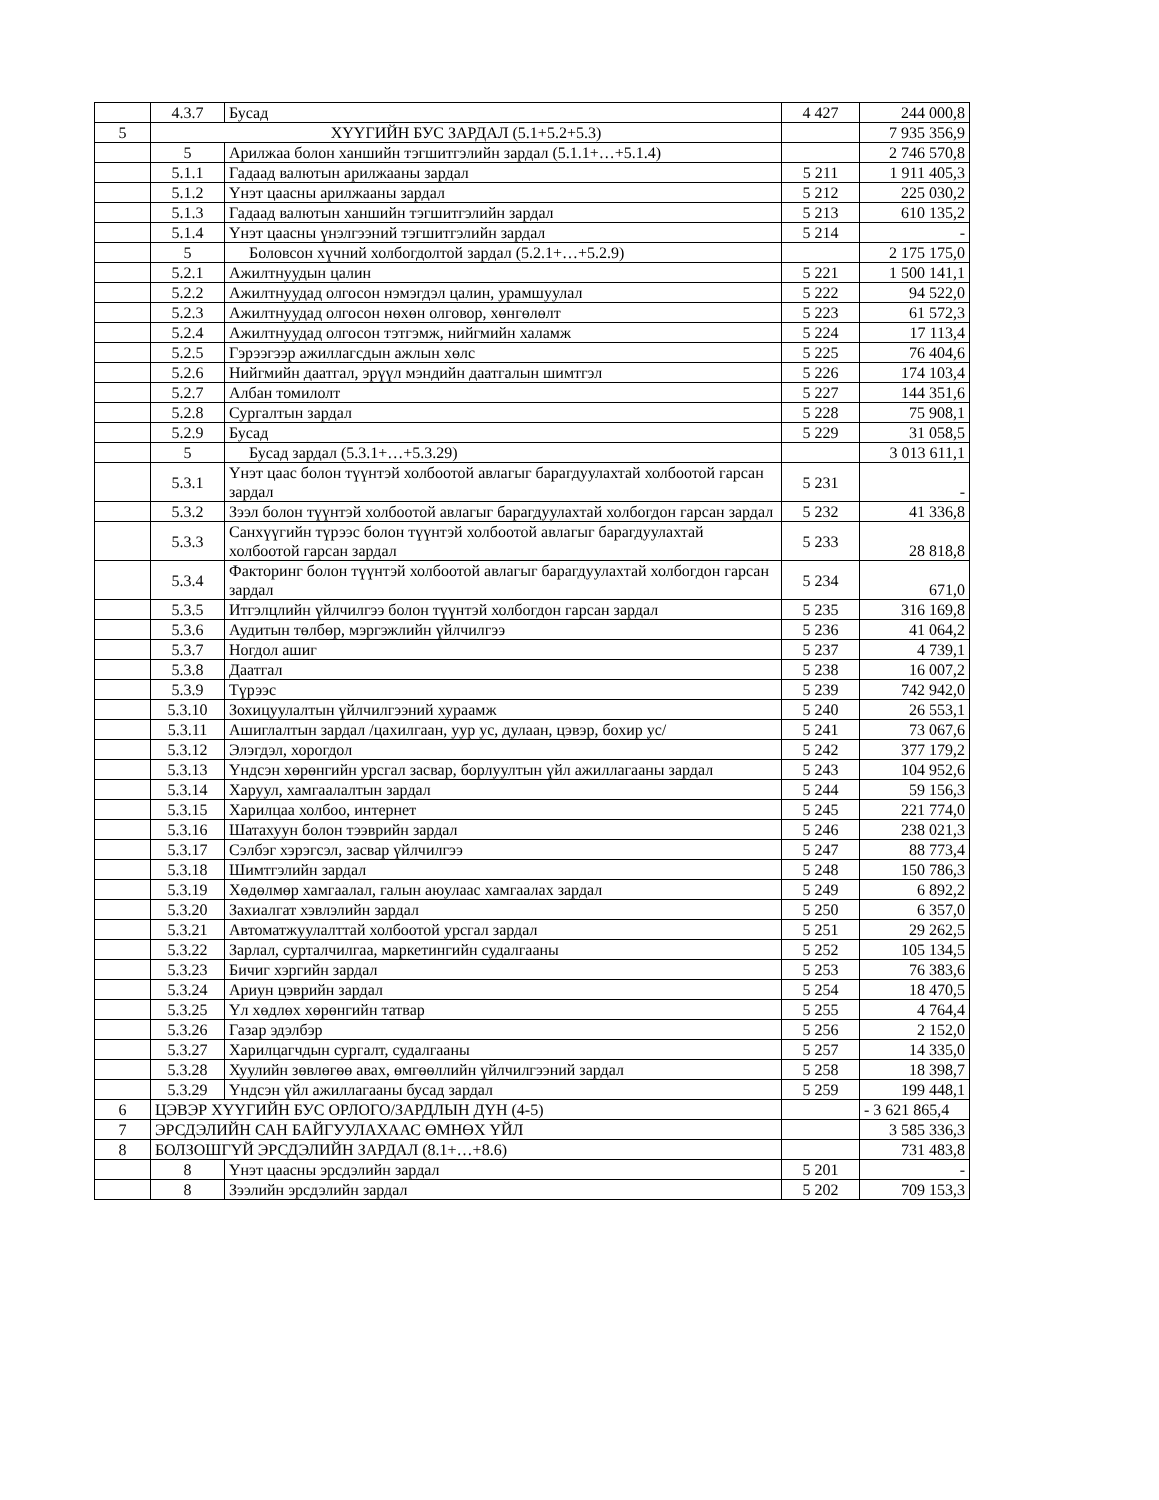| | 4.3.7 | Бусад | 4 427 | 244 000,8 |
| 5 | ХҮҮГИЙН БУС ЗАРДАЛ (5.1+5.2+5.3) | | | 7 935 356,9 |
| | 5 | Арилжаа болон ханшийн тэгшитгэлийн зардал (5.1.1+…+5.1.4) | | 2 746 570,8 |
| | 5.1.1 | Гадаад валютын арилжааны зардал | 5 211 | 1 911 405,3 |
| | 5.1.2 | Үнэт цаасны арилжааны зардал | 5 212 | 225 030,2 |
| | 5.1.3 | Гадаад валютын ханшийн тэгшитгэлийн зардал | 5 213 | 610 135,2 |
| | 5.1.4 | Үнэт цаасны үнэлгээний тэгшитгэлийн зардал | 5 214 | - |
| | 5 | Боловсон хүчний холбогдолтой зардал (5.2.1+…+5.2.9) | | 2 175 175,0 |
| | 5.2.1 | Ажилтнуудын цалин | 5 221 | 1 500 141,1 |
| | 5.2.2 | Ажилтнуудад олгосон нэмэгдэл цалин, урамшуулал | 5 222 | 94 522,0 |
| | 5.2.3 | Ажилтнуудад олгосон нөхөн олговор, хөнгөлөлт | 5 223 | 61 572,3 |
| | 5.2.4 | Ажилтнуудад олгосон тэтгэмж, нийгмийн халамж | 5 224 | 17 113,4 |
| | 5.2.5 | Гэрээгээр ажиллагсдын ажлын хөлс | 5 225 | 76 404,6 |
| | 5.2.6 | Нийгмийн даатгал, эрүүл мэндийн даатгалын шимтгэл | 5 226 | 174 103,4 |
| | 5.2.7 | Албан томилолт | 5 227 | 144 351,6 |
| | 5.2.8 | Сургалтын зардал | 5 228 | 75 908,1 |
| | 5.2.9 | Бусад | 5 229 | 31 058,5 |
| | 5 | Бусад зардал (5.3.1+…+5.3.29) | | 3 013 611,1 |
| | 5.3.1 | Үнэт цаас болон түүнтэй холбоотой авлагыг барагдуулахтай холбоотой гарсан зардал | 5 231 | - |
| | 5.3.2 | Зээл болон түүнтэй холбоотой авлагыг барагдуулахтай холбогдон гарсан зардал | 5 232 | 41 336,8 |
| | 5.3.3 | Санхүүгийн түрээс болон түүнтэй холбоотой авлагыг барагдуулахтай холбоотой гарсан зардал | 5 233 | 28 818,8 |
| | 5.3.4 | Факторинг болон түүнтэй холбоотой авлагыг барагдуулахтай холбогдон гарсан зардал | 5 234 | 671,0 |
| | 5.3.5 | Итгэлцлийн үйлчилгээ болон түүнтэй холбогдон гарсан зардал | 5 235 | 316 169,8 |
| | 5.3.6 | Аудитын төлбөр, мэргэжлийн үйлчилгээ | 5 236 | 41 064,2 |
| | 5.3.7 | Ногдол ашиг | 5 237 | 4 739,1 |
| | 5.3.8 | Даатгал | 5 238 | 16 007,2 |
| | 5.3.9 | Түрээс | 5 239 | 742 942,0 |
| | 5.3.10 | Зохицуулалтын үйлчилгээний хураамж | 5 240 | 26 553,1 |
| | 5.3.11 | Ашиглалтын зардал /цахилгаан, уур ус, дулаан, цэвэр, бохир ус/ | 5 241 | 73 067,6 |
| | 5.3.12 | Элэгдэл, хорогдол | 5 242 | 377 179,2 |
| | 5.3.13 | Үндсэн хөрөнгийн урсгал засвар, борлуултын үйл ажиллагааны зардал | 5 243 | 104 952,6 |
| | 5.3.14 | Харуул, хамгаалалтын зардал | 5 244 | 59 156,3 |
| | 5.3.15 | Харилцаа холбоо, интернет | 5 245 | 221 774,0 |
| | 5.3.16 | Шатахуун болон тээврийн зардал | 5 246 | 238 021,3 |
| | 5.3.17 | Сэлбэг хэрэгсэл, засвар үйлчилгээ | 5 247 | 88 773,4 |
| | 5.3.18 | Шимтгэлийн зардал | 5 248 | 150 786,3 |
| | 5.3.19 | Хөдөлмөр хамгаалал, галын аюулаас хамгаалах зардал | 5 249 | 6 892,2 |
| | 5.3.20 | Захиалгат хэвлэлийн зардал | 5 250 | 6 357,0 |
| | 5.3.21 | Автоматжуулалттай холбоотой урсгал зардал | 5 251 | 29 262,5 |
| | 5.3.22 | Зарлал, сурталчилгаа, маркетингийн судалгааны | 5 252 | 105 134,5 |
| | 5.3.23 | Бичиг хэргийн зардал | 5 253 | 76 383,6 |
| | 5.3.24 | Ариун цэврийн зардал | 5 254 | 18 470,5 |
| | 5.3.25 | Үл хөдлөх хөрөнгийн татвар | 5 255 | 4 764,4 |
| | 5.3.26 | Газар эдэлбэр | 5 256 | 2 152,0 |
| | 5.3.27 | Харилцагчдын сургалт, судалгааны | 5 257 | 14 335,0 |
| | 5.3.28 | Хуулийн зөвлөгөө авах, өмгөөллийн үйлчилгээний зардал | 5 258 | 18 398,7 |
| | 5.3.29 | Үндсэн үйл ажиллагааны бусад зардал | 5 259 | 199 448,1 |
| 6 | ЦЭВЭР ХҮҮГИЙН БУС ОРЛОГО/ЗАРДЛЫН ДҮН (4-5) | | | - 3 621 865,4 |
| 7 | ЭРСДЭЛИЙН САН БАЙГУУЛАХААС ӨМНӨХ ҮЙЛ | | | 3 585 336,3 |
| 8 | БОЛЗОШГҮЙ ЭРСДЭЛИЙН ЗАРДАЛ (8.1+…+8.6) | | | 731 483,8 |
| | 8 | Үнэт цаасны эрсдэлийн зардал | 5 201 | - |
| | 8 | Зээлийн эрсдэлийн зардал | 5 202 | 709 153,3 |